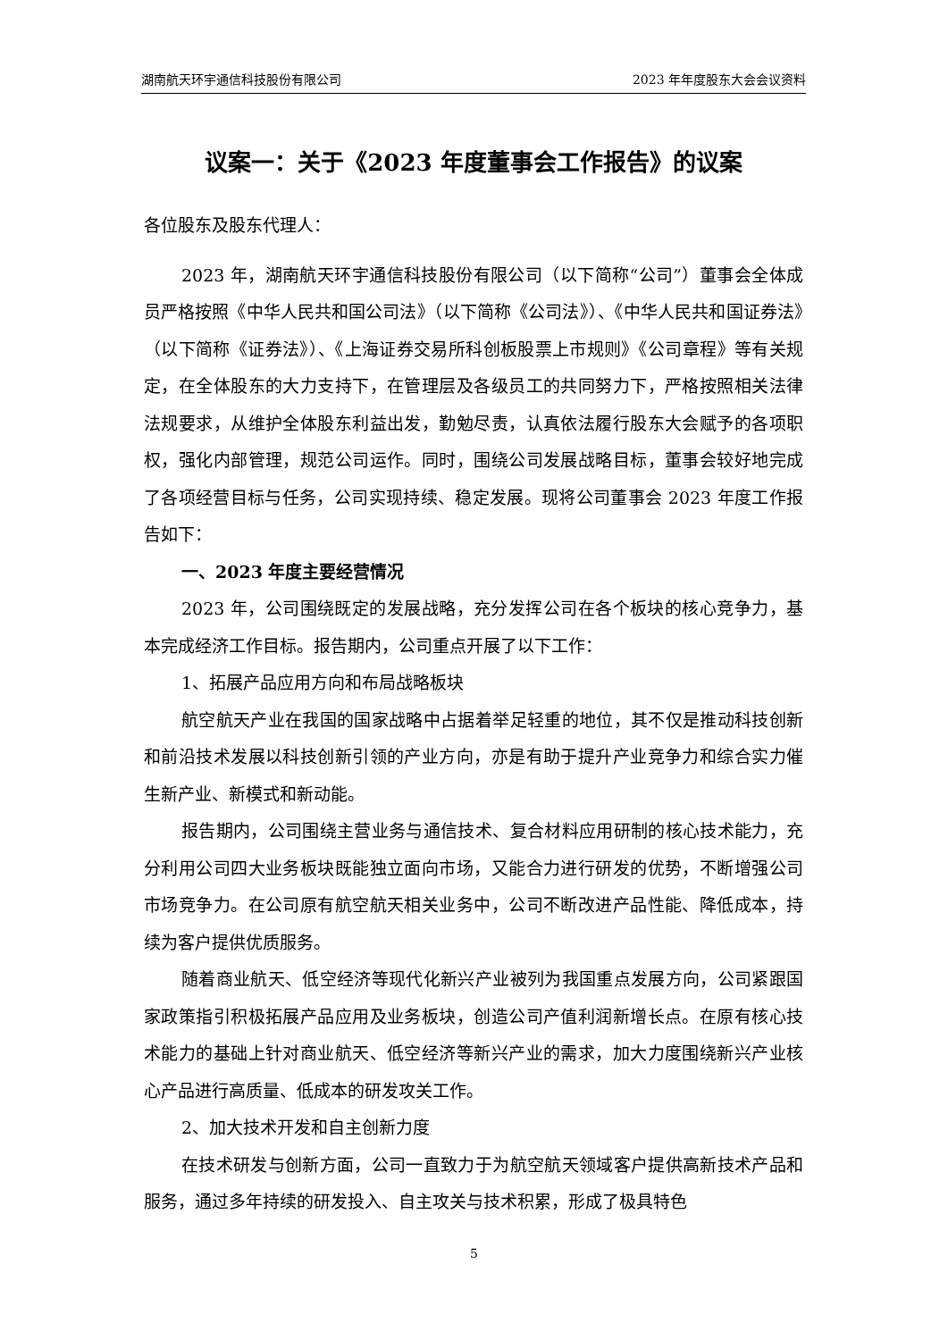湖南航天环宇通信科技股份有限公司 2023 年年度股东大会会议资料
议案一：关于《2023 年度董事会工作报告》的议案
各位股东及股东代理人：
2023 年，湖南航天环宇通信科技股份有限公司（以下简称“公司”）董事会全体成员严格按照《中华人民共和国公司法》（以下简称《公司法》）、《中华人民共和国证券法》（以下简称《证券法》）、《上海证券交易所科创板股票上市规则》《公司章程》等有关规定，在全体股东的大力支持下，在管理层及各级员工的共同努力下，严格按照相关法律法规要求，从维护全体股东利益出发，勤勉尽责，认真依法履行股东大会赋予的各项职权，强化内部管理，规范公司运作。同时，围绕公司发展战略目标，董事会较好地完成了各项经营目标与任务，公司实现持续、稳定发展。现将公司董事会 2023 年度工作报告如下：
一、2023 年度主要经营情况
2023 年，公司围绕既定的发展战略，充分发挥公司在各个板块的核心竞争力，基本完成经济工作目标。报告期内，公司重点开展了以下工作：
1、拓展产品应用方向和布局战略板块
航空航天产业在我国的国家战略中占据着举足轻重的地位，其不仅是推动科技创新和前沿技术发展以科技创新引领的产业方向，亦是有助于提升产业竞争力和综合实力催生新产业、新模式和新动能。
报告期内，公司围绕主营业务与通信技术、复合材料应用研制的核心技术能力，充分利用公司四大业务板块既能独立面向市场，又能合力进行研发的优势，不断增强公司市场竞争力。在公司原有航空航天相关业务中，公司不断改进产品性能、降低成本，持续为客户提供优质服务。
随着商业航天、低空经济等现代化新兴产业被列为我国重点发展方向，公司紧跟国家政策指引积极拓展产品应用及业务板块，创造公司产值利润新增长点。在原有核心技术能力的基础上针对商业航天、低空经济等新兴产业的需求，加大力度围绕新兴产业核心产品进行高质量、低成本的研发攻关工作。
2、加大技术开发和自主创新力度
在技术研发与创新方面，公司一直致力于为航空航天领域客户提供高新技术产品和服务，通过多年持续的研发投入、自主攻关与技术积累，形成了极具特色
5